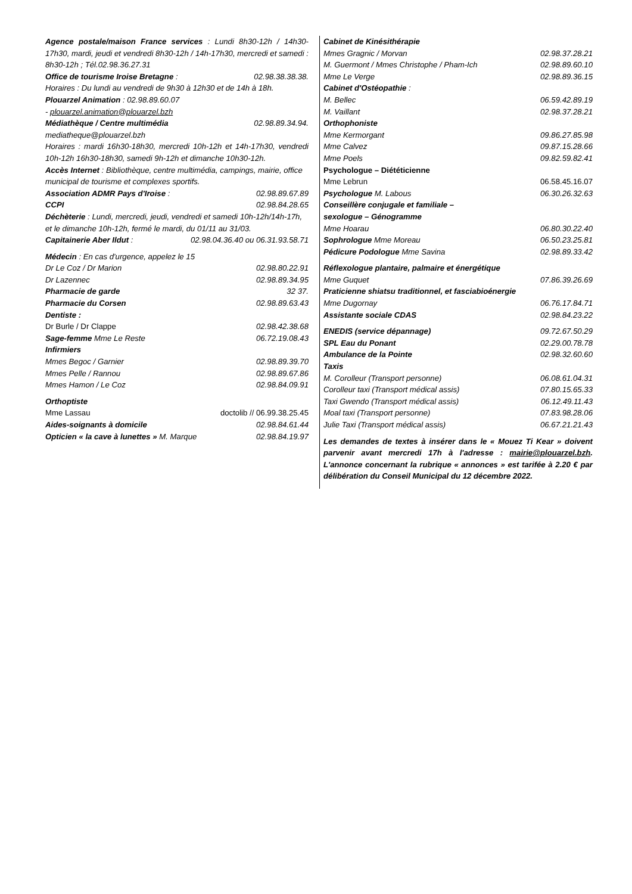Agence postale/maison France services : Lundi 8h30-12h / 14h30-17h30, mardi, jeudi et vendredi 8h30-12h / 14h-17h30, mercredi et samedi : 8h30-12h ; Tél.02.98.36.27.31
Office de tourisme Iroise Bretagne : 02.98.38.38.38.
Horaires : Du lundi au vendredi de 9h30 à 12h30 et de 14h à 18h.
Plouarzel Animation : 02.98.89.60.07
- plouarzel.animation@plouarzel.bzh
Médiathèque / Centre multimédia 02.98.89.34.94.
mediatheque@plouarzel.bzh
Horaires : mardi 16h30-18h30, mercredi 10h-12h et 14h-17h30, vendredi 10h-12h 16h30-18h30, samedi 9h-12h et dimanche 10h30-12h.
Accès Internet : Bibliothèque, centre multimédia, campings, mairie, office municipal de tourisme et complexes sportifs.
Association ADMR Pays d'Iroise : 02.98.89.67.89
CCPI 02.98.84.28.65
Déchèterie : Lundi, mercredi, jeudi, vendredi et samedi 10h-12h/14h-17h, et le dimanche 10h-12h, fermé le mardi, du 01/11 au 31/03.
Capitainerie Aber Ildut : 02.98.04.36.40 ou 06.31.93.58.71
Médecin : En cas d'urgence, appelez le 15
Dr Le Coz / Dr Marion 02.98.80.22.91
Dr Lazennec 02.98.89.34.95
Pharmacie de garde 32 37.
Pharmacie du Corsen 02.98.89.63.43
Dentiste :
Dr Burle / Dr Clappe 02.98.42.38.68
Sage-femme Mme Le Reste 06.72.19.08.43
Infirmiers
Mmes Begoc / Garnier 02.98.89.39.70
Mmes Pelle / Rannou 02.98.89.67.86
Mmes Hamon / Le Coz 02.98.84.09.91
Orthoptiste
Mme Lassau doctolib // 06.99.38.25.45
Aides-soignants à domicile 02.98.84.61.44
Opticien « la cave à lunettes » M. Marque 02.98.84.19.97
Cabinet de Kinésithérapie
Mmes Gragnic / Morvan 02.98.37.28.21
M. Guermont / Mmes Christophe / Pham-Ich 02.98.89.60.10
Mme Le Verge 02.98.89.36.15
Cabinet d'Ostéopathie :
M. Bellec 06.59.42.89.19
M. Vaillant 02.98.37.28.21
Orthophoniste
Mme Kermorgant 09.86.27.85.98
Mme Calvez 09.87.15.28.66
Mme Poels 09.82.59.82.41
Psychologue – Diététicienne
Mme Lebrun 06.58.45.16.07
Psychologue M. Labous 06.30.26.32.63
Conseillère conjugale et familiale –
sexologue – Génogramme
Mme Hoarau 06.80.30.22.40
Sophrologue Mme Moreau 06.50.23.25.81
Pédicure Podologue Mme Savina 02.98.89.33.42
Réflexologue plantaire, palmaire et énergétique
Mme Guquet 07.86.39.26.69
Praticienne shiatsu traditionnel, et fasciabioénergie
Mme Dugornay 06.76.17.84.71
Assistante sociale CDAS 02.98.84.23.22
ENEDIS (service dépannage) 09.72.67.50.29
SPL Eau du Ponant 02.29.00.78.78
Ambulance de la Pointe 02.98.32.60.60
Taxis
M. Corolleur (Transport personne) 06.08.61.04.31
Corolleur taxi (Transport médical assis) 07.80.15.65.33
Taxi Gwendo (Transport médical assis) 06.12.49.11.43
Moal taxi (Transport personne) 07.83.98.28.06
Julie Taxi (Transport médical assis) 06.67.21.21.43
Les demandes de textes à insérer dans le « Mouez Ti Kear » doivent parvenir avant mercredi 17h à l'adresse : mairie@plouarzel.bzh. L'annonce concernant la rubrique « annonces » est tarifée à 2.20 € par délibération du Conseil Municipal du 12 décembre 2022.